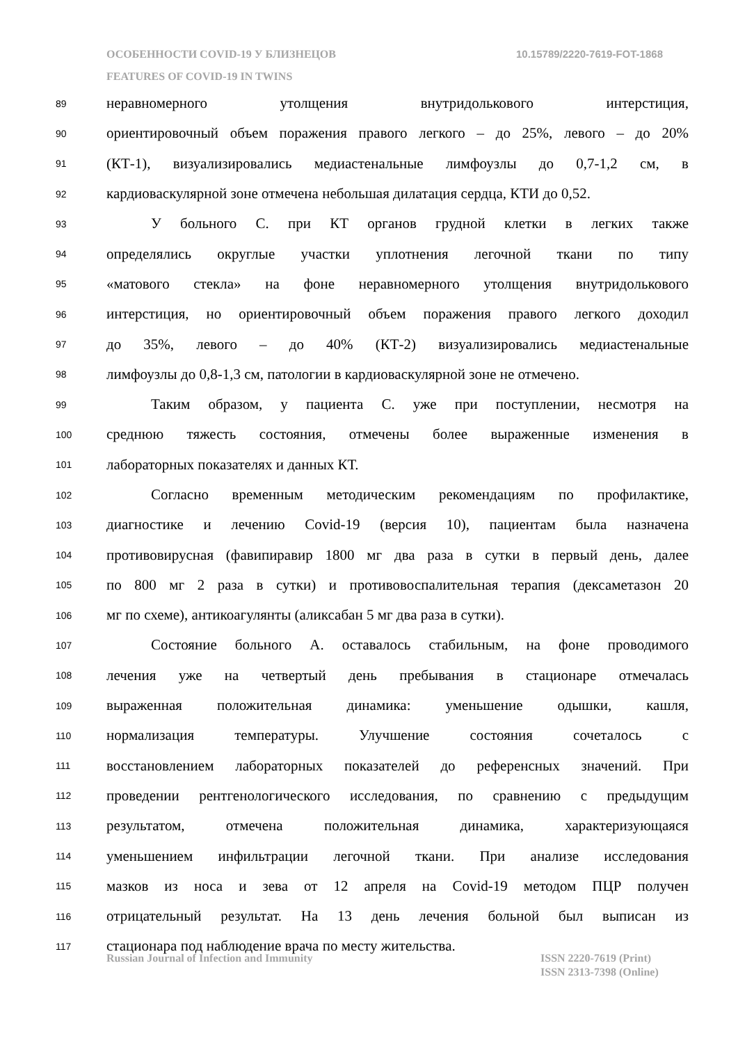10.15789/2220-7619-FOT-1868 ОСОБЕННОСТИ COVID-19 У БЛИЗНЕЦОВ
FEATURES OF COVID-19 IN TWINS
89 неравномерного утолщения внутридолькового интерстиция,
90 ориентировочный объем поражения правого легкого – до 25%, левого – до 20%
91 (КТ-1), визуализировались медиастенальные лимфоузлы до 0,7-1,2 см, в
92 кардиоваскулярной зоне отмечена небольшая дилатация сердца, КТИ до 0,52.
93 У больного С. при КТ органов грудной клетки в легких также
94 определялись округлые участки уплотнения легочной ткани по типу
95 «матового стекла» на фоне неравномерного утолщения внутридолькового
96 интерстиция, но ориентировочный объем поражения правого легкого доходил
97 до 35%, левого – до 40% (КТ-2) визуализировались медиастенальные
98 лимфоузлы до 0,8-1,3 см, патологии в кардиоваскулярной зоне не отмечено.
99 Таким образом, у пациента С. уже при поступлении, несмотря на
100 среднюю тяжесть состояния, отмечены более выраженные изменения в
101 лабораторных показателях и данных КТ.
102 Согласно временным методическим рекомендациям по профилактике,
103 диагностике и лечению Covid-19 (версия 10), пациентам была назначена
104 противовирусная (фавипиравир 1800 мг два раза в сутки в первый день, далее
105 по 800 мг 2 раза в сутки) и противовоспалительная терапия (дексаметазон 20
106 мг по схеме), антикоагулянты (аликсабан 5 мг два раза в сутки).
107 Состояние больного А. оставалось стабильным, на фоне проводимого
108 лечения уже на четвертый день пребывания в стационаре отмечалась
109 выраженная положительная динамика: уменьшение одышки, кашля,
110 нормализация температуры. Улучшение состояния сочеталось с
111 восстановлением лабораторных показателей до референсных значений. При
112 проведении рентгенологического исследования, по сравнению с предыдущим
113 результатом, отмечена положительная динамика, характеризующаяся
114 уменьшением инфильтрации легочной ткани. При анализе исследования
115 мазков из носа и зева от 12 апреля на Covid-19 методом ПЦР получен
116 отрицательный результат. На 13 день лечения больной был выписан из
117 стационара под наблюдение врача по месту жительства.
ISSN 2220-7619 (Print)
ISSN 2313-7398 (Online) Russian Journal of Infection and Immunity